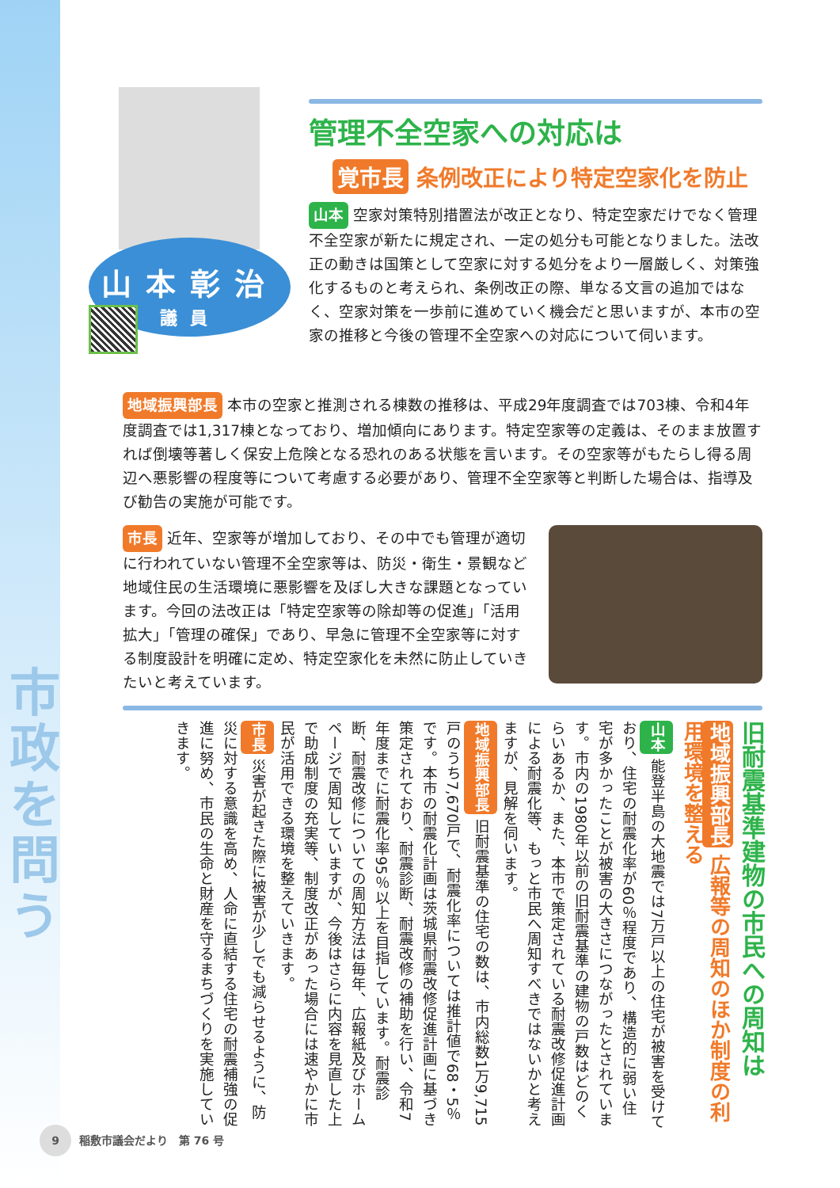市政を問う
山本彰治
議員
管理不全空家への対応は
覚市長 条例改正により特定空家化を防止
山本 空家対策特別措置法が改正となり、特定空家だけでなく管理不全空家が新たに規定され、一定の処分も可能となりました。法改正の動きは国策として空家に対する処分をより一層厳しく、対策強化するものと考えられ、条例改正の際、単なる文言の追加ではなく、空家対策を一歩前に進めていく機会だと思いますが、本市の空家の推移と今後の管理不全空家への対応について伺います。
地域振興部長 本市の空家と推測される棟数の推移は、平成29年度調査では703棟、令和4年度調査では1,317棟となっており、増加傾向にあります。特定空家等の定義は、そのまま放置すれば倒壊等著しく保安上危険となる恐れのある状態を言います。その空家等がもたらし得る周辺へ悪影響の程度等について考慮する必要があり、管理不全空家等と判断した場合は、指導及び勧告の実施が可能です。
市長 近年、空家等が増加しており、その中でも管理が適切に行われていない管理不全空家等は、防災・衛生・景観など地域住民の生活環境に悪影響を及ぼし大きな課題となっています。今回の法改正は「特定空家等の除却等の促進」「活用拡大」「管理の確保」であり、早急に管理不全空家等に対する制度設計を明確に定め、特定空家化を未然に防止していきたいと考えています。
旧耐震基準建物の市民への周知は
地域振興部長 広報等の周知のほか制度の利用環境を整える
山本 能登半島の大地震では7万戸以上の住宅が被害を受けており、住宅の耐震化率が60％程度であり、構造的に弱い住宅が多かったことが被害の大きさにつながったとされています。市内の1980年以前の旧耐震基準の建物の戸数はどのくらいあるか、また、本市で策定されている耐震改修促進計画による耐震化等、もっと市民へ周知すべきではないかと考えますが、見解を伺います。
地域振興部長 旧耐震基準の住宅の数は、市内総数1万9,715戸のうち7,670戸で、耐震化率については推計値で68・5％です。本市の耐震化計画は茨城県耐震改修促進計画に基づき策定されており、耐震診断、耐震改修の補助を行い、令和7年度までに耐震化率95％以上を目指しています。耐震診断、耐震改修についての周知方法は毎年、広報紙及びホームページで周知していますが、今後はさらに内容を見直した上で助成制度の充実等、制度改正があった場合には速やかに市民が活用できる環境を整えていきます。
市長 災害が起きた際に被害が少しでも減らせるように、防災に対する意識を高め、人命に直結する住宅の耐震補強の促進に努め、市民の生命と財産を守るまちづくりを実施していきます。
9 稲敷市議会だより　第 76 号